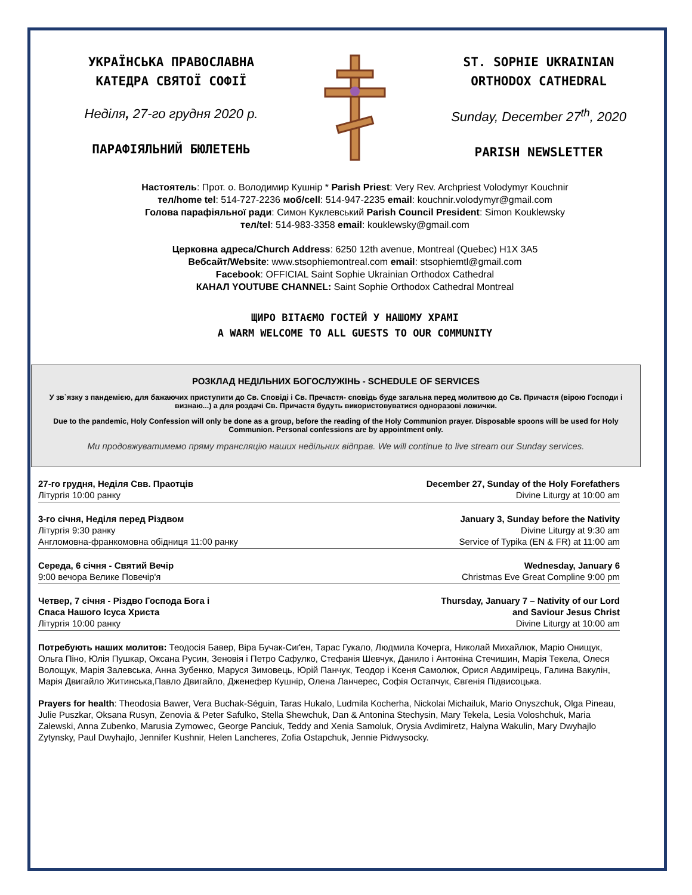УКРАЇНСЬКА ПРАВОСЛАВНА
КАТЕДРА СВЯТОЇ СОФІЇ
Неділя, 27-го грудня 2020 р.
ПАРАФІЯЛЬНИЙ БЮЛЕТЕНЬ
ST. SOPHIE UKRAINIAN
ORTHODOX CATHEDRAL
Sunday, December 27<sup>th</sup>, 2020
PARISH NEWSLETTER
Настоятель: Прот. о. Володимир Кушнір * Parish Priest: Very Rev. Archpriest Volodymyr Kouchnir
тел/home tel: 514-727-2236 моб/cell: 514-947-2235 email: kouchnir.volodymyr@gmail.com
Голова парафіяльної ради: Симон Куклевський Parish Council President: Simon Kouklewsky
тел/tel: 514-983-3358 email: kouklewsky@gmail.com
Церковна адреса/Church Address: 6250 12th avenue, Montreal (Quebec) H1X 3A5
Вебсайт/Website: www.stsophiemontreal.com email: stsophiemtl@gmail.com
Facebook: OFFICIAL Saint Sophie Ukrainian Orthodox Cathedral
КАНАЛ YOUTUBE CHANNEL: Saint Sophie Orthodox Cathedral Montreal
ЩИРО ВІТАЄМО ГОСТЕЙ У НАШОМУ ХРАМІ
A WARM WELCOME TO ALL GUESTS TO OUR COMMUNITY
РОЗКЛАД НЕДІЛЬНИХ БОГОСЛУЖІНЬ - SCHEDULE OF SERVICES
У зв`язку з пандемією, для бажаючих приступити до Св. Сповіді і Св. Пречастя- сповідь буде загальна перед молитвою до Св. Причастя (вірою Господи і визнаю...) а для роздачі Св. Причастя будуть використовуватися одноразові ложички.
Due to the pandemic, Holy Confession will only be done as a group, before the reading of the Holy Communion prayer. Disposable spoons will be used for Holy Communion. Personal confessions are by appointment only.
Ми продовжуватимемо пряму трансляцію наших недільних відправ. We will continue to live stream our Sunday services.
| 27-го грудня, Неділя Свв. Праотців Літургія 10:00 ранку | December 27, Sunday of the Holy Forefathers Divine Liturgy at 10:00 am |
| 3-го січня, Неділя перед Різдвом Літургія 9:30 ранку Англомовна-франкомовна обідниця 11:00 ранку | January 3, Sunday before the Nativity Divine Liturgy at 9:30 am Service of Typika (EN & FR) at 11:00 am |
| Середа, 6 січня - Святий Вечір 9:00 вечора Велике Повечір'я | Wednesday, January 6 Christmas Eve Great Compline 9:00 pm |
| Четвер, 7 січня - Різдво Господа Бога і Спаса Нашого Ісуса Христа Літургія 10:00 ранку | Thursday, January 7 – Nativity of our Lord and Saviour Jesus Christ Divine Liturgy at 10:00 am |
Потребують наших молитов: Теодосія Бавер, Віра Бучак-Сиґен, Тарас Гукало, Людмила Кочерга, Николай Михайлюк, Маріо Онищук, Ольга Піно, Юлія Пушкар, Оксана Русин, Зеновія і Петро Сафулко, Стефанія Шевчук, Данило і Антоніна Стечишин, Марія Текела, Олеся Волощук, Марія Залевська, Анна Зубенко, Маруся Зимовець, Юрій Панчук, Теодор і Ксеня Самолюк, Орися Авдимірець, Галина Вакулін, Марія Двигайло Житинська,Павло Двигайло, Дженефер Кушнір, Олена Ланчерес, Софія Остапчук, Євгенія Підвисоцька.
Prayers for health: Theodosia Bawer, Vera Buchak-Séguin, Taras Hukalo, Ludmila Kocherha, Nickolai Michailuk, Mario Onyszchuk, Olga Pineau, Julie Puszkar, Oksana Rusyn, Zenovia & Peter Safulko, Stella Shewchuk, Dan & Antonina Stechysin, Mary Tekela, Lesia Voloshchuk, Maria Zalewski, Anna Zubenko, Marusia Zymowec, George Panciuk, Teddy and Xenia Samoluk, Orysia Avdimiretz, Halyna Wakulin, Mary Dwyhajlo Zytynsky, Paul Dwyhajlo, Jennifer Kushnir, Helen Lancheres, Zofia Ostapchuk, Jennie Pidwysocky.